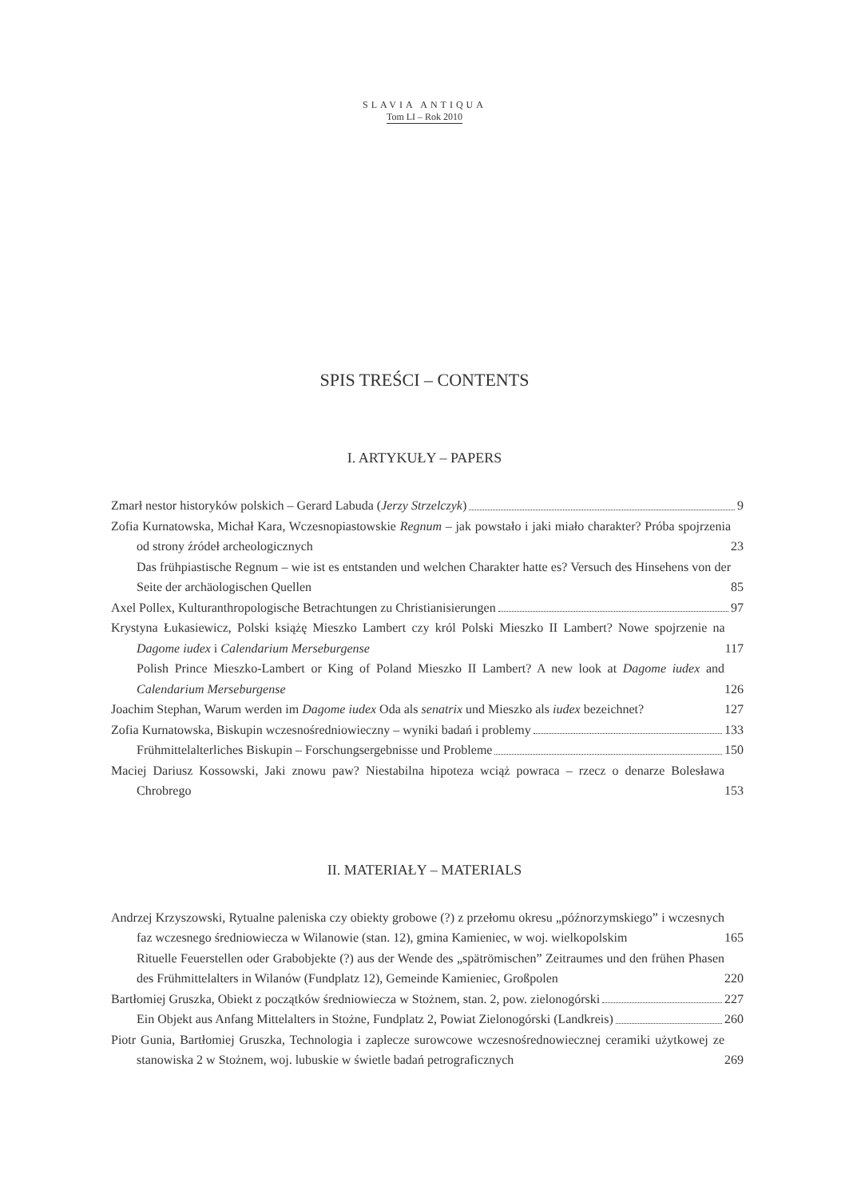SLAVIA ANTIQUA
Tom LI – Rok 2010
SPIS TREŚCI – CONTENTS
I. ARTYKUŁY – PAPERS
Zmarł nestor historyków polskich – Gerard Labuda (Jerzy Strzelczyk) 9
Zofia Kurnatowska, Michał Kara, Wczesnopiastowskie Regnum – jak powstało i jaki miało charakter? Próba spojrzenia od strony źródeł archeologicznych 23
Das frühpiastische Regnum – wie ist es entstanden und welchen Charakter hatte es? Versuch des Hinsehens von der Seite der archäologischen Quellen 85
Axel Pollex, Kulturanthropologische Betrachtungen zu Christianisierungen 97
Krystyna Łukasiewicz, Polski książę Mieszko Lambert czy król Polski Mieszko II Lambert? Nowe spojrzenie na Dagome iudex i Calendarium Merseburgense 117
Polish Prince Mieszko-Lambert or King of Poland Mieszko II Lambert? A new look at Dagome iudex and Calendarium Merseburgense 126
Joachim Stephan, Warum werden im Dagome iudex Oda als senatrix und Mieszko als iudex bezeichnet? 127
Zofia Kurnatowska, Biskupin wczesnośredniowieczny – wyniki badań i problemy 133
Frühmittelalterliches Biskupin – Forschungsergebnisse und Probleme 150
Maciej Dariusz Kossowski, Jaki znowu paw? Niestabilna hipoteza wciąż powraca – rzecz o denarze Bolesława Chrobrego 153
II. MATERIAŁY – MATERIALS
Andrzej Krzyszowski, Rytualne paleniska czy obiekty grobowe (?) z przełomu okresu „późnorzymskiego” i wczesnych faz wczesnego średniowiecza w Wilanowie (stan. 12), gmina Kamieniec, w woj. wielkopolskim 165
Rituelle Feuerstellen oder Grabobjekte (?) aus der Wende des „spätrömischen” Zeitraumes und den frühen Phasen des Frühmittelalters in Wilanów (Fundplatz 12), Gemeinde Kamieniec, Großpolen 220
Bartłomiej Gruszka, Obiekt z początków średniowiecza w Stożnem, stan. 2, pow. zielonogórski 227
Ein Objekt aus Anfang Mittelalters in Stożne, Fundplatz 2, Powiat Zielonogórski (Landkreis) 260
Piotr Gunia, Bartłomiej Gruszka, Technologia i zaplecze surowcowe wczesnośrednowiecznej ceramiki użytkowej ze stanowiska 2 w Stożnem, woj. lubuskie w świetle badań petrograficznych 269